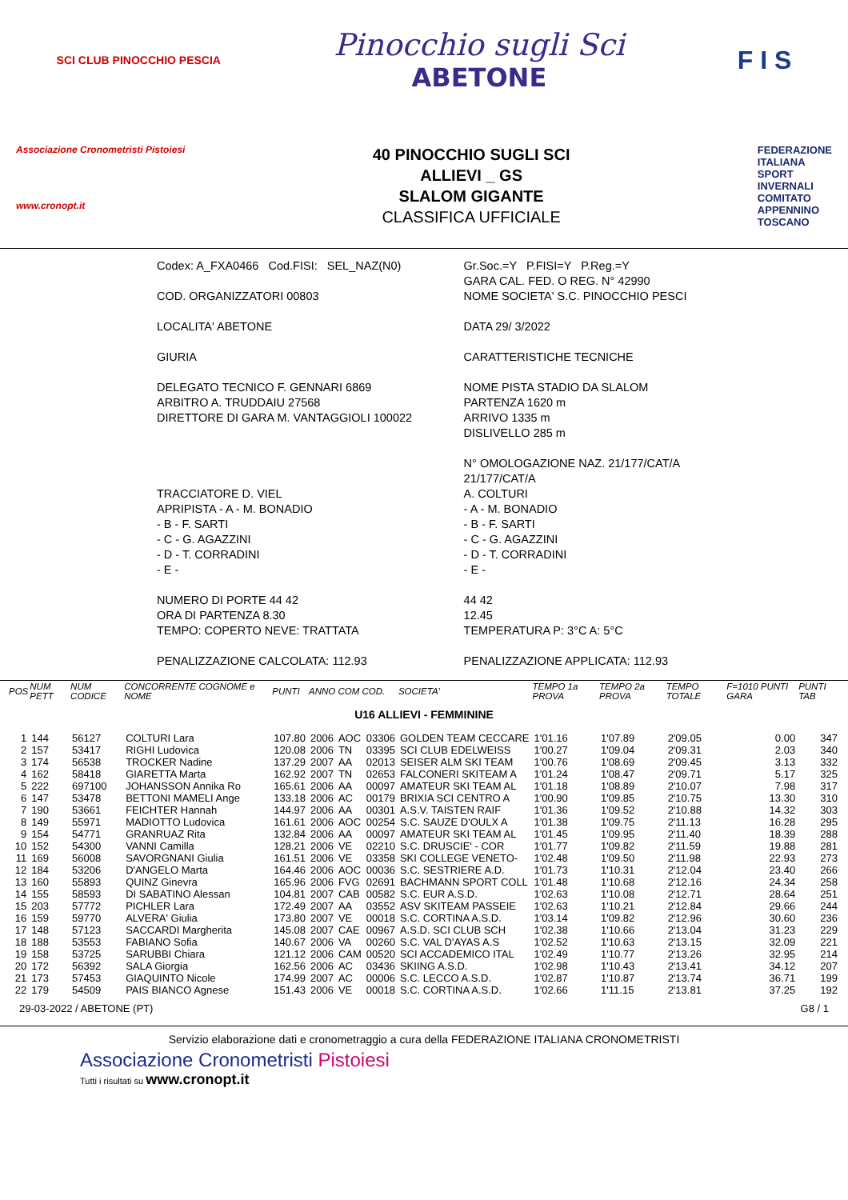SCI CLUB PINOCCHIO PESCIA
Pinocchio sugli Sci
ABETONE
F I S
Associazione Cronometristi Pistoiesi
www.cronopt.it
40 PINOCCHIO SUGLI SCI
ALLIEVI _ GS
SLALOM GIGANTE
CLASSIFICA UFFICIALE
FEDERAZIONE
ITALIANA
SPORT
INVERNALI
COMITATO
APPENNINO
TOSCANO
| Codex: A_FXA0466 Cod.FISI: SEL_NAZ(N0) | Gr.Soc.=Y P.FISI=Y P.Reg.=Y GARA CAL. FED. O REG. N° 42990 |
| COD. ORGANIZZATORI 00803 | NOME SOCIETA' S.C. PINOCCHIO PESCI |
| LOCALITA' ABETONE | DATA 29/ 3/2022 |
| GIURIA | CARATTERISTICHE TECNICHE |
| DELEGATO TECNICO F. GENNARI 6869 ARBITRO A. TRUDDAIU 27568 DIRETTORE DI GARA M. VANTAGGIOLI 100022 | NOME PISTA STADIO DA SLALOM PARTENZA 1620 m ARRIVO 1335 m DISLIVELLO 285 m N° OMOLOGAZIONE NAZ. 21/177/CAT/A 21/177/CAT/A |
| TRACCIATORE D. VIEL APRIPISTA - A - M. BONADIO - B - F. SARTI - C - G. AGAZZINI - D - T. CORRADINI - E - | A. COLTURI - A - M. BONADIO - B - F. SARTI - C - G. AGAZZINI - D - T. CORRADINI - E - |
| NUMERO DI PORTE 44 42 ORA DI PARTENZA 8.30 TEMPO: COPERTO NEVE: TRATTATA | 44 42 12.45 TEMPERATURA P: 3°C A: 5°C |
| PENALIZZAZIONE CALCOLATA: 112.93 | PENALIZZAZIONE APPLICATA: 112.93 |
| POS | NUM PETT | NUM CODICE | CONCORRENTE COGNOME e NOME | PUNTI | ANNO COM COD. | | | SOCIETA' | TEMPO 1a PROVA | TEMPO 2a PROVA | TEMPO TOTALE | F=1010 PUNTI GARA | PUNTI TAB |
| --- | --- | --- | --- | --- | --- | --- | --- | --- | --- | --- | --- | --- | --- |
| U16 ALLIEVI - FEMMININE | | | | | | | | | | | | | |
| 1 | 144 | 56127 | COLTURI Lara | 107.80 | 2006 | AOC | 03306 | GOLDEN TEAM CECCARE | 1'01.16 | 1'07.89 | 2'09.05 | 0.00 | 347 |
| 2 | 157 | 53417 | RIGHI Ludovica | 120.08 | 2006 | TN | 03395 | SCI CLUB EDELWEISS | 1'00.27 | 1'09.04 | 2'09.31 | 2.03 | 340 |
| 3 | 174 | 56538 | TROCKER Nadine | 137.29 | 2007 | AA | 02013 | SEISER ALM SKI TEAM | 1'00.76 | 1'08.69 | 2'09.45 | 3.13 | 332 |
| 4 | 162 | 58418 | GIARETTA Marta | 162.92 | 2007 | TN | 02653 | FALCONERI SKITEAM A | 1'01.24 | 1'08.47 | 2'09.71 | 5.17 | 325 |
| 5 | 222 | 697100 | JOHANSSON Annika Ro | 165.61 | 2006 | AA | 00097 | AMATEUR SKI TEAM AL | 1'01.18 | 1'08.89 | 2'10.07 | 7.98 | 317 |
| 6 | 147 | 53478 | BETTONI MAMELI Ange | 133.18 | 2006 | AC | 00179 | BRIXIA SCI CENTRO A | 1'00.90 | 1'09.85 | 2'10.75 | 13.30 | 310 |
| 7 | 190 | 53661 | FEICHTER Hannah | 144.97 | 2006 | AA | 00301 | A.S.V. TAISTEN RAIF | 1'01.36 | 1'09.52 | 2'10.88 | 14.32 | 303 |
| 8 | 149 | 55971 | MADIOTTO Ludovica | 161.61 | 2006 | AOC | 00254 | S.C. SAUZE D'OULX A | 1'01.38 | 1'09.75 | 2'11.13 | 16.28 | 295 |
| 9 | 154 | 54771 | GRANRUAZ Rita | 132.84 | 2006 | AA | 00097 | AMATEUR SKI TEAM AL | 1'01.45 | 1'09.95 | 2'11.40 | 18.39 | 288 |
| 10 | 152 | 54300 | VANNI Camilla | 128.21 | 2006 | VE | 02210 | S.C. DRUSCIE' - COR | 1'01.77 | 1'09.82 | 2'11.59 | 19.88 | 281 |
| 11 | 169 | 56008 | SAVORGNANI Giulia | 161.51 | 2006 | VE | 03358 | SKI COLLEGE VENETO- | 1'02.48 | 1'09.50 | 2'11.98 | 22.93 | 273 |
| 12 | 184 | 53206 | D'ANGELO Marta | 164.46 | 2006 | AOC | 00036 | S.C. SESTRIERE A.D. | 1'01.73 | 1'10.31 | 2'12.04 | 23.40 | 266 |
| 13 | 160 | 55893 | QUINZ Ginevra | 165.96 | 2006 | FVG | 02691 | BACHMANN SPORT COLL | 1'01.48 | 1'10.68 | 2'12.16 | 24.34 | 258 |
| 14 | 155 | 58593 | DI SABATINO Alessan | 104.81 | 2007 | CAB | 00582 | S.C. EUR A.S.D. | 1'02.63 | 1'10.08 | 2'12.71 | 28.64 | 251 |
| 15 | 203 | 57772 | PICHLER Lara | 172.49 | 2007 | AA | 03552 | ASV SKITEAM PASSEIE | 1'02.63 | 1'10.21 | 2'12.84 | 29.66 | 244 |
| 16 | 159 | 59770 | ALVERA' Giulia | 173.80 | 2007 | VE | 00018 | S.C. CORTINA A.S.D. | 1'03.14 | 1'09.82 | 2'12.96 | 30.60 | 236 |
| 17 | 148 | 57123 | SACCARDI Margherita | 145.08 | 2007 | CAE | 00967 | A.S.D. SCI CLUB SCH | 1'02.38 | 1'10.66 | 2'13.04 | 31.23 | 229 |
| 18 | 188 | 53553 | FABIANO Sofia | 140.67 | 2006 | VA | 00260 | S.C. VAL D'AYAS A.S | 1'02.52 | 1'10.63 | 2'13.15 | 32.09 | 221 |
| 19 | 158 | 53725 | SARUBBI Chiara | 121.12 | 2006 | CAM | 00520 | SCI ACCADEMICO ITAL | 1'02.49 | 1'10.77 | 2'13.26 | 32.95 | 214 |
| 20 | 172 | 56392 | SALA Giorgia | 162.56 | 2006 | AC | 03436 | SKIING A.S.D. | 1'02.98 | 1'10.43 | 2'13.41 | 34.12 | 207 |
| 21 | 173 | 57453 | GIAQUINTO Nicole | 174.99 | 2007 | AC | 00006 | S.C. LECCO A.S.D. | 1'02.87 | 1'10.87 | 2'13.74 | 36.71 | 199 |
| 22 | 179 | 54509 | PAIS BIANCO Agnese | 151.43 | 2006 | VE | 00018 | S.C. CORTINA A.S.D. | 1'02.66 | 1'11.15 | 2'13.81 | 37.25 | 192 |
29-03-2022 / ABETONE (PT) G8 / 1
Servizio elaborazione dati e cronometraggio a cura della FEDERAZIONE ITALIANA CRONOMETRISTI
Associazione Cronometristi Pistoiesi
Tutti i risultati su www.cronopt.it